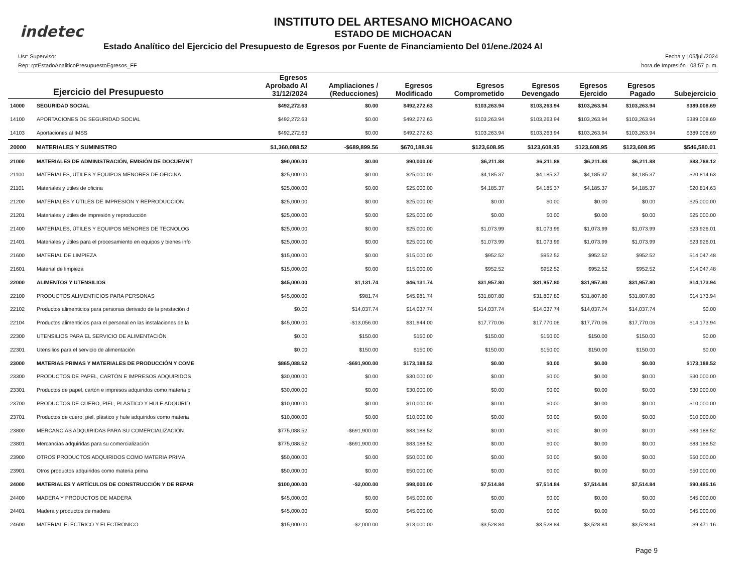indetec
INSTITUTO DEL ARTESANO MICHOACANO
ESTADO DE MICHOACAN
Estado Analítico del Ejercicio del Presupuesto de Egresos por Fuente de Financiamiento Del 01/ene./2024 Al
Usr: Supervisor
Rep: rptEstadoAnaliticoPresupuestoEgresos_FF
Fecha y | 05/jul./2024
hora de Impresión | 03:57 p. m.
| Ejercicio del Presupuesto | | Egresos Aprobado Al 31/12/2024 | Ampliaciones / (Reducciones) | Egresos Modificado | Egresos Comprometido | Egresos Devengado | Egresos Ejercido | Egresos Pagado | Subejercicio |
| --- | --- | --- | --- | --- | --- | --- | --- | --- | --- |
| 14000 | SEGURIDAD SOCIAL | $492,272.63 | $0.00 | $492,272.63 | $103,263.94 | $103,263.94 | $103,263.94 | $103,263.94 | $389,008.69 |
| 14100 | APORTACIONES DE SEGURIDAD SOCIAL | $492,272.63 | $0.00 | $492,272.63 | $103,263.94 | $103,263.94 | $103,263.94 | $103,263.94 | $389,008.69 |
| 14103 | Aportaciones al IMSS | $492,272.63 | $0.00 | $492,272.63 | $103,263.94 | $103,263.94 | $103,263.94 | $103,263.94 | $389,008.69 |
| 20000 | MATERIALES Y SUMINISTRO | $1,360,088.52 | -$689,899.56 | $670,188.96 | $123,608.95 | $123,608.95 | $123,608.95 | $123,608.95 | $546,580.01 |
| 21000 | MATERIALES DE ADMINISTRACIÓN, EMISIÓN DE DOCUEMNT | $90,000.00 | $0.00 | $90,000.00 | $6,211.88 | $6,211.88 | $6,211.88 | $6,211.88 | $83,788.12 |
| 21100 | MATERIALES, ÚTILES Y EQUIPOS MENORES DE OFICINA | $25,000.00 | $0.00 | $25,000.00 | $4,185.37 | $4,185.37 | $4,185.37 | $4,185.37 | $20,814.63 |
| 21101 | Materiales y útiles de oficina | $25,000.00 | $0.00 | $25,000.00 | $4,185.37 | $4,185.37 | $4,185.37 | $4,185.37 | $20,814.63 |
| 21200 | MATERIALES Y ÚTILES DE IMPRESIÓN Y REPRODUCCIÓN | $25,000.00 | $0.00 | $25,000.00 | $0.00 | $0.00 | $0.00 | $0.00 | $25,000.00 |
| 21201 | Materiales y útiles de impresión y reproducción | $25,000.00 | $0.00 | $25,000.00 | $0.00 | $0.00 | $0.00 | $0.00 | $25,000.00 |
| 21400 | MATERIALES, ÚTILES Y EQUIPOS MENORES DE TECNOLOG | $25,000.00 | $0.00 | $25,000.00 | $1,073.99 | $1,073.99 | $1,073.99 | $1,073.99 | $23,926.01 |
| 21401 | Materiales y útiles para el procesamiento en equipos y bienes info | $25,000.00 | $0.00 | $25,000.00 | $1,073.99 | $1,073.99 | $1,073.99 | $1,073.99 | $23,926.01 |
| 21600 | MATERIAL DE LIMPIEZA | $15,000.00 | $0.00 | $15,000.00 | $952.52 | $952.52 | $952.52 | $952.52 | $14,047.48 |
| 21601 | Material de limpieza | $15,000.00 | $0.00 | $15,000.00 | $952.52 | $952.52 | $952.52 | $952.52 | $14,047.48 |
| 22000 | ALIMENTOS Y UTENSILIOS | $45,000.00 | $1,131.74 | $46,131.74 | $31,957.80 | $31,957.80 | $31,957.80 | $31,957.80 | $14,173.94 |
| 22100 | PRODUCTOS ALIMENTICIOS PARA PERSONAS | $45,000.00 | $981.74 | $45,981.74 | $31,807.80 | $31,807.80 | $31,807.80 | $31,807.80 | $14,173.94 |
| 22102 | Productos alimenticios para personas derivado de la prestación d | $0.00 | $14,037.74 | $14,037.74 | $14,037.74 | $14,037.74 | $14,037.74 | $14,037.74 | $0.00 |
| 22104 | Productos alimenticios para el personal en las instalaciones de la | $45,000.00 | -$13,056.00 | $31,944.00 | $17,770.06 | $17,770.06 | $17,770.06 | $17,770.06 | $14,173.94 |
| 22300 | UTENSILIOS PARA EL SERVICIO DE ALIMENTACIÓN | $0.00 | $150.00 | $150.00 | $150.00 | $150.00 | $150.00 | $150.00 | $0.00 |
| 22301 | Utensilios para el servicio de alimentación | $0.00 | $150.00 | $150.00 | $150.00 | $150.00 | $150.00 | $150.00 | $0.00 |
| 23000 | MATERIAS PRIMAS Y MATERIALES DE PRODUCCIÓN Y COME | $865,088.52 | -$691,900.00 | $173,188.52 | $0.00 | $0.00 | $0.00 | $0.00 | $173,188.52 |
| 23300 | PRODUCTOS DE PAPEL, CARTÓN E IMPRESOS ADQUIRIDOS | $30,000.00 | $0.00 | $30,000.00 | $0.00 | $0.00 | $0.00 | $0.00 | $30,000.00 |
| 23301 | Productos de papel, cartón e impresos adquiridos como materia p | $30,000.00 | $0.00 | $30,000.00 | $0.00 | $0.00 | $0.00 | $0.00 | $30,000.00 |
| 23700 | PRODUCTOS DE CUERO, PIEL, PLÁSTICO Y HULE ADQUIRID | $10,000.00 | $0.00 | $10,000.00 | $0.00 | $0.00 | $0.00 | $0.00 | $10,000.00 |
| 23701 | Productos de cuero, piel, plástico y hule adquiridos como materia | $10,000.00 | $0.00 | $10,000.00 | $0.00 | $0.00 | $0.00 | $0.00 | $10,000.00 |
| 23800 | MERCANCÍAS ADQUIRIDAS PARA SU COMERCIALIZACIÓN | $775,088.52 | -$691,900.00 | $83,188.52 | $0.00 | $0.00 | $0.00 | $0.00 | $83,188.52 |
| 23801 | Mercancías adquiridas para su comercialización | $775,088.52 | -$691,900.00 | $83,188.52 | $0.00 | $0.00 | $0.00 | $0.00 | $83,188.52 |
| 23900 | OTROS PRODUCTOS ADQUIRIDOS COMO MATERIA PRIMA | $50,000.00 | $0.00 | $50,000.00 | $0.00 | $0.00 | $0.00 | $0.00 | $50,000.00 |
| 23901 | Otros productos adquiridos como materia prima | $50,000.00 | $0.00 | $50,000.00 | $0.00 | $0.00 | $0.00 | $0.00 | $50,000.00 |
| 24000 | MATERIALES Y ARTÍCULOS DE CONSTRUCCIÓN Y DE REPAR | $100,000.00 | -$2,000.00 | $98,000.00 | $7,514.84 | $7,514.84 | $7,514.84 | $7,514.84 | $90,485.16 |
| 24400 | MADERA Y PRODUCTOS DE MADERA | $45,000.00 | $0.00 | $45,000.00 | $0.00 | $0.00 | $0.00 | $0.00 | $45,000.00 |
| 24401 | Madera y productos de madera | $45,000.00 | $0.00 | $45,000.00 | $0.00 | $0.00 | $0.00 | $0.00 | $45,000.00 |
| 24600 | MATERIAL ELÉCTRICO Y ELECTRÓNICO | $15,000.00 | -$2,000.00 | $13,000.00 | $3,528.84 | $3,528.84 | $3,528.84 | $3,528.84 | $9,471.16 |
Page 9